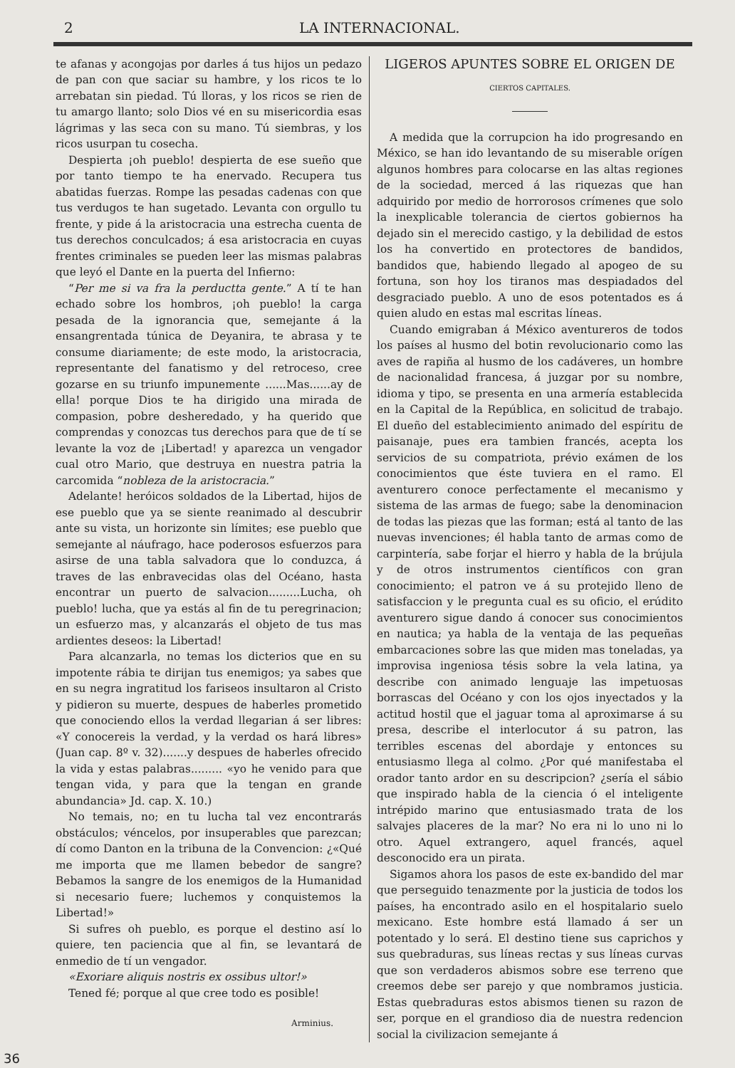2 LA INTERNACIONAL.
te afanas y acongojas por darles á tus hijos un pedazo de pan con que saciar su hambre, y los ricos te lo arrebatan sin piedad. Tú lloras, y los ricos se rien de tu amargo llanto; solo Dios vé en su misericordia esas lágrimas y las seca con su mano. Tú siembras, y los ricos usurpan tu cosecha.
Despierta ¡oh pueblo! despierta de ese sueño que por tanto tiempo te ha enervado. Recupera tus abatidas fuerzas. Rompe las pesadas cadenas con que tus verdugos te han sugetado. Levanta con orgullo tu frente, y pide á la aristocracia una estrecha cuenta de tus derechos conculcados; á esa aristocracia en cuyas frentes criminales se pueden leer las mismas palabras que leyó el Dante en la puerta del Infierno:
“Per me si va fra la perductta gente.” A tí te han echado sobre los hombros, ¡oh pueblo! la carga pesada de la ignorancia que, semejante á la ensangrentada túnica de Deyanira, te abrasa y te consume diariamente; de este modo, la aristocracia, representante del fanatismo y del retroceso, cree gozarse en su triunfo impunemente ......Mas......ay de ella! porque Dios te ha dirigido una mirada de compasion, pobre desheredado, y ha querido que comprendas y conozcas tus derechos para que de tí se levante la voz de ¡Libertad! y aparezca un vengador cual otro Mario, que destruya en nuestra patria la carcomida “nobleza de la aristocracia.”
Adelante! heróicos soldados de la Libertad, hijos de ese pueblo que ya se siente reanimado al descubrir ante su vista, un horizonte sin límites; ese pueblo que semejante al náufrago, hace poderosos esfuerzos para asirse de una tabla salvadora que lo conduzca, á traves de las enbravecidas olas del Océano, hasta encontrar un puerto de salvacion.........Lucha, oh pueblo! lucha, que ya estás al fin de tu peregrinacion; un esfuerzo mas, y alcanzarás el objeto de tus mas ardientes deseos: la Libertad!
Para alcanzarla, no temas los dicterios que en su impotente rábia te dirijan tus enemigos; ya sabes que en su negra ingratitud los fariseos insultaron al Cristo y pidieron su muerte, despues de haberles prometido que conociendo ellos la verdad llegarian á ser libres: «Y conocereis la verdad, y la verdad os hará libres» (Juan cap. 8º v. 32).......y despues de haberles ofrecido la vida y estas palabras......... «yo he venido para que tengan vida, y para que la tengan en grande abundancia» Jd. cap. X. 10.)
No temais, no; en tu lucha tal vez encontrarás obstáculos; véncelos, por insuperables que parezcan; dí como Danton en la tribuna de la Convencion: ¿«Qué me importa que me llamen bebedor de sangre? Bebamos la sangre de los enemigos de la Humanidad si necesario fuere; luchemos y conquistemos la Libertad!»
Si sufres oh pueblo, es porque el destino así lo quiere, ten paciencia que al fin, se levantará de enmedio de tí un vengador.
«Exoriare aliquis nostris ex ossibus ultor!»
Tened fé; porque al que cree todo es posible!
Arminius.
LIGEROS APUNTES SOBRE EL ORIGEN DE
CIERTOS CAPITALES.
A medida que la corrupcion ha ido progresando en México, se han ido levantando de su miserable orígen algunos hombres para colocarse en las altas regiones de la sociedad, merced á las riquezas que han adquirido por medio de horrorosos crímenes que solo la inexplicable tolerancia de ciertos gobiernos ha dejado sin el merecido castigo, y la debilidad de estos los ha convertido en protectores de bandidos, bandidos que, habiendo llegado al apogeo de su fortuna, son hoy los tiranos mas despiadados del desgraciado pueblo. A uno de esos potentados es á quien aludo en estas mal escritas líneas.
Cuando emigraban á México aventureros de todos los países al husmo del botin revolucionario como las aves de rapiña al husmo de los cadáveres, un hombre de nacionalidad francesa, á juzgar por su nombre, idioma y tipo, se presenta en una armería establecida en la Capital de la República, en solicitud de trabajo. El dueño del establecimiento animado del espíritu de paisanaje, pues era tambien francés, acepta los servicios de su compatriota, prévio exámen de los conocimientos que éste tuviera en el ramo. El aventurero conoce perfectamente el mecanismo y sistema de las armas de fuego; sabe la denominacion de todas las piezas que las forman; está al tanto de las nuevas invenciones; él habla tanto de armas como de carpintería, sabe forjar el hierro y habla de la brújula y de otros instrumentos científicos con gran conocimiento; el patron ve á su protejido lleno de satisfaccion y le pregunta cual es su oficio, el erúdito aventurero sigue dando á conocer sus conocimientos en nautica; ya habla de la ventaja de las pequeñas embarcaciones sobre las que miden mas toneladas, ya improvisa ingeniosa tésis sobre la vela latina, ya describe con animado lenguaje las impetuosas borrascas del Océano y con los ojos inyectados y la actitud hostil que el jaguar toma al aproximarse á su presa, describe el interlocutor á su patron, las terribles escenas del abordaje y entonces su entusiasmo llega al colmo. ¿Por qué manifestaba el orador tanto ardor en su descripcion? ¿sería el sábio que inspirado habla de la ciencia ó el inteligente intrépido marino que entusiasmado trata de los salvajes placeres de la mar? No era ni lo uno ni lo otro. Aquel extrangero, aquel francés, aquel desconocido era un pirata.
Sigamos ahora los pasos de este ex-bandido del mar que perseguido tenazmente por la justicia de todos los países, ha encontrado asilo en el hospitalario suelo mexicano. Este hombre está llamado á ser un potentado y lo será. El destino tiene sus caprichos y sus quebraduras, sus líneas rectas y sus líneas curvas que son verdaderos abismos sobre ese terreno que creemos debe ser parejo y que nombramos justicia. Estas quebraduras estos abismos tienen su razon de ser, porque en el grandioso dia de nuestra redencion social la civilizacion semejante á
36